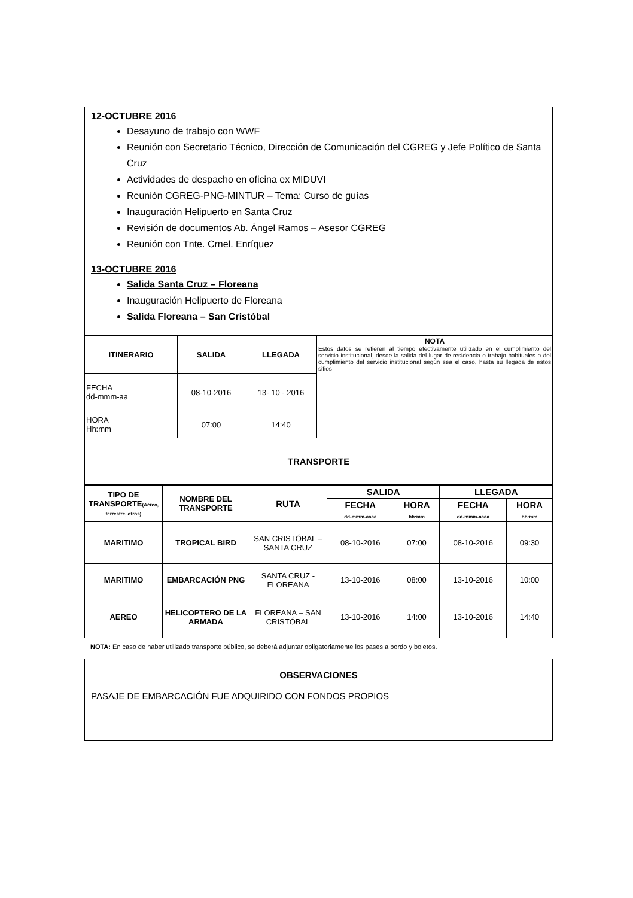12-OCTUBRE 2016
Desayuno de trabajo con WWF
Reunión con Secretario Técnico, Dirección de Comunicación del CGREG y Jefe Político de Santa Cruz
Actividades de despacho en oficina ex MIDUVI
Reunión CGREG-PNG-MINTUR – Tema: Curso de guías
Inauguración Helipuerto en Santa Cruz
Revisión de documentos Ab. Ángel Ramos – Asesor CGREG
Reunión con Tnte. Crnel. Enríquez
13-OCTUBRE 2016
Salida Santa Cruz – Floreana
Inauguración Helipuerto de Floreana
Salida Floreana – San Cristóbal
| ITINERARIO | SALIDA | LLEGADA | NOTA Estos datos se refieren al tiempo efectivamente utilizado en el cumplimiento del servicio institucional, desde la salida del lugar de residencia o trabajo habituales o del cumplimiento del servicio institucional según sea el caso, hasta su llegada de estos sitios |
| FECHA dd-mmm-aa | 08-10-2016 | 13- 10 - 2016 | |
| HORA Hh:mm | 07:00 | 14:40 | |
| TRANSPORTE | | | |
| TIPO DE TRANSPORTE (Aéreo, terrestre, otros) | NOMBRE DEL TRANSPORTE | RUTA | SALIDA | | LLEGADA | |
| --- | --- | --- | --- | --- | --- | --- |
| | | | FECHA dd-mmm-aaaa | HORA hh:mm | FECHA dd-mmm-aaaa | HORA hh:mm |
| MARITIMO | TROPICAL BIRD | SAN CRISTÓBAL – SANTA CRUZ | 08-10-2016 | 07:00 | 08-10-2016 | 09:30 |
| MARITIMO | EMBARCACIÓN PNG | SANTA CRUZ - FLOREANA | 13-10-2016 | 08:00 | 13-10-2016 | 10:00 |
| AEREO | HELICOPTERO DE LA ARMADA | FLOREANA – SAN CRISTÓBAL | 13-10-2016 | 14:00 | 13-10-2016 | 14:40 |
NOTA: En caso de haber utilizado transporte público, se deberá adjuntar obligatoriamente los pases a bordo y boletos.
OBSERVACIONES
PASAJE DE EMBARCACIÓN FUE ADQUIRIDO CON FONDOS PROPIOS